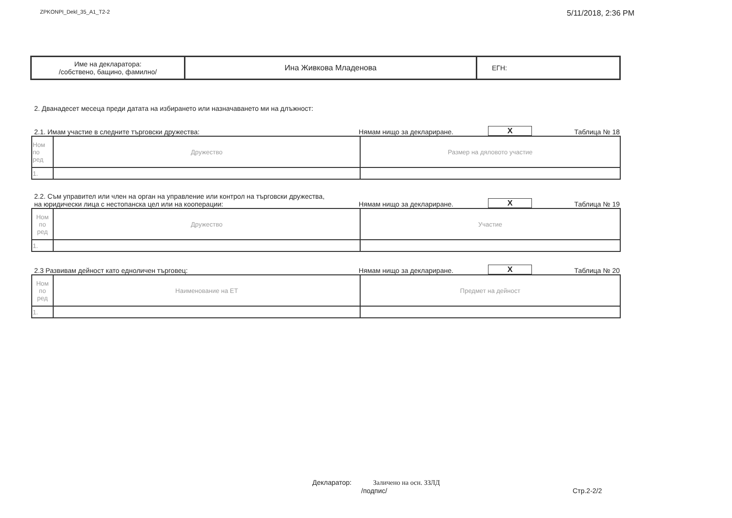ZPKONPI_Dekl_35_A1_T2-2 5/11/2018, 2:36 PM
| Име на декларатора: /собствено, бащино, фамилно/ | Ина Живкова Младенова | ЕГН: |
2. Дванадесет месеца преди датата на избирането или назначаването ми на длъжност:
2.1. Имам участие в следните търговски дружества: Нямам нищо за деклариране. X Таблица № 18
| Ном по ред | Дружество | Размер на дяловото участие |
| --- | --- | --- |
| 1. | | |
2.2. Съм управител или член на орган на управление или контрол на търговски дружества,
на юридически лица с нестопанска цел или на кооперации: Нямам нищо за деклариране. X Таблица № 19
| Ном по ред | Дружество | Участие |
| --- | --- | --- |
| 1. | | |
2.3 Развивам дейност като едноличен търговец: Нямам нищо за деклариране. X Таблица № 20
| Ном по ред | Наименование на ЕТ | Предмет на дейност |
| --- | --- | --- |
| 1. | | |
Декларатор: Заличено на осн. ЗЗЛД
/подпис/ Стр.2-2/2